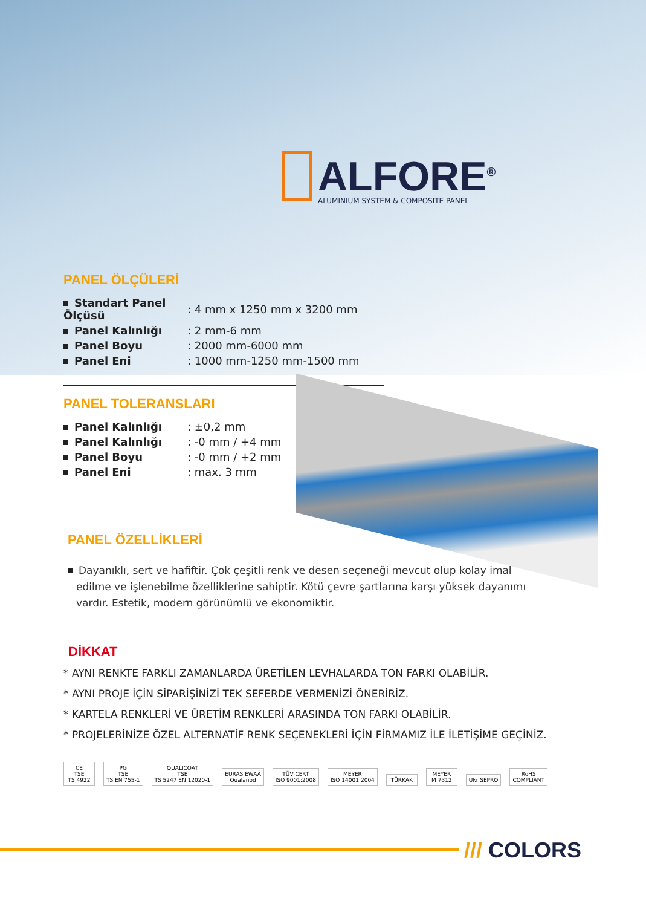ALFORE<sup>®</sup>
ALUMINIUM SYSTEM & COMPOSITE PANEL
PANEL ÖLÇÜLERİ
| Standart Panel Ölçüsü | : 4 mm x 1250 mm x 3200 mm |
| Panel Kalınlığı | : 2 mm-6 mm |
| Panel Boyu | : 2000 mm-6000 mm |
| Panel Eni | : 1000 mm-1250 mm-1500 mm |
PANEL TOLERANSLARI
| Panel Kalınlığı | : ±0,2 mm |
| Panel Kalınlığı | : -0 mm / +4 mm |
| Panel Boyu | : -0 mm / +2 mm |
| Panel Eni | : max. 3 mm |
PANEL ÖZELLİKLERİ
Dayanıklı, sert ve hafiftir. Çok çeşitli renk ve desen seçeneği mevcut olup kolay imal edilme ve işlenebilme özelliklerine sahiptir. Kötü çevre şartlarına karşı yüksek dayanımı vardır. Estetik, modern görünümlü ve ekonomiktir.
DİKKAT
* AYNI RENKTE FARKLI ZAMANLARDA ÜRETİLEN LEVHALARDA TON FARKI OLABİLİR.
* AYNI PROJE İÇİN SİPARİŞİNİZİ TEK SEFERDE VERMENİZİ ÖNERİRİZ.
* KARTELA RENKLERİ VE ÜRETİM RENKLERİ ARASINDA TON FARKI OLABİLİR.
* PROJELERİNİZE ÖZEL ALTERNATİF RENK SEÇENEKLERİ İÇİN FİRMAMIZ İLE İLETİŞİME GEÇİNİZ.
CE
TSE
TS 4922
PG
TSE
TS EN 755-1
QUALICOAT
TSE
TS 5247 EN 12020-1
EURAS EWAA
Qualanod
TÜV CERT
ISO 9001:2008
MEYER
ISO 14001:2004
TÜRKAK
MEYER
M 7312
Ukr SEPRO
RoHS
COMPLIANT
/// COLORS